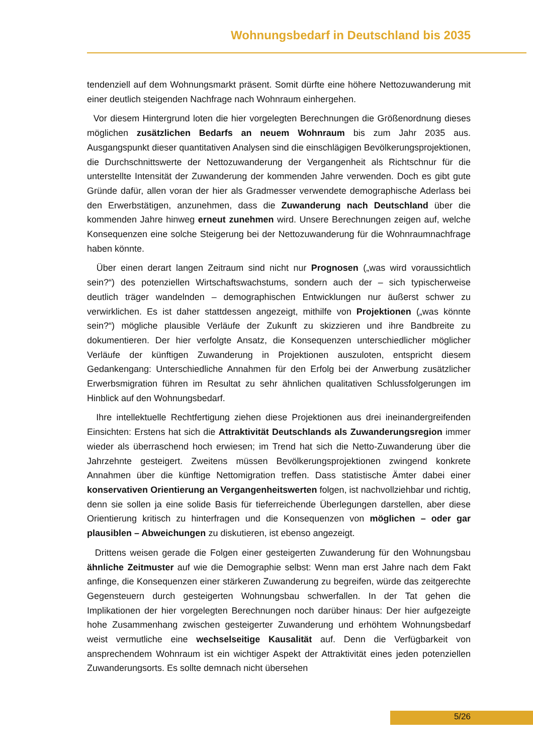Wohnungsbedarf in Deutschland bis 2035
tendenziell auf dem Wohnungsmarkt präsent. Somit dürfte eine höhere Nettozuwanderung mit einer deutlich steigenden Nachfrage nach Wohnraum einhergehen.
Vor diesem Hintergrund loten die hier vorgelegten Berechnungen die Größenordnung dieses möglichen zusätzlichen Bedarfs an neuem Wohnraum bis zum Jahr 2035 aus. Ausgangspunkt dieser quantitativen Analysen sind die einschlägigen Bevölkerungsprojektionen, die Durchschnittswerte der Nettozuwanderung der Vergangenheit als Richtschnur für die unterstellte Intensität der Zuwanderung der kommenden Jahre verwenden. Doch es gibt gute Gründe dafür, allen voran der hier als Gradmesser verwendete demographische Aderlass bei den Erwerbstätigen, anzunehmen, dass die Zuwanderung nach Deutschland über die kommenden Jahre hinweg erneut zunehmen wird. Unsere Berechnungen zeigen auf, welche Konsequenzen eine solche Steigerung bei der Nettozuwanderung für die Wohnraumnachfrage haben könnte.
Über einen derart langen Zeitraum sind nicht nur Prognosen („was wird voraussichtlich sein?“) des potenziellen Wirtschaftswachstums, sondern auch der – sich typischerweise deutlich träger wandelnden – demographischen Entwicklungen nur äußerst schwer zu verwirklichen. Es ist daher stattdessen angezeigt, mithilfe von Projektionen („was könnte sein?“) mögliche plausible Verläufe der Zukunft zu skizzieren und ihre Bandbreite zu dokumentieren. Der hier verfolgte Ansatz, die Konsequenzen unterschiedlicher möglicher Verläufe der künftigen Zuwanderung in Projektionen auszuloten, entspricht diesem Gedankengang: Unterschiedliche Annahmen für den Erfolg bei der Anwerbung zusätzlicher Erwerbsmigration führen im Resultat zu sehr ähnlichen qualitativen Schlussfolgerungen im Hinblick auf den Wohnungsbedarf.
Ihre intellektuelle Rechtfertigung ziehen diese Projektionen aus drei ineinandergreifenden Einsichten: Erstens hat sich die Attraktivität Deutschlands als Zuwanderungsregion immer wieder als überraschend hoch erwiesen; im Trend hat sich die Netto-Zuwanderung über die Jahrzehnte gesteigert. Zweitens müssen Bevölkerungsprojektionen zwingend konkrete Annahmen über die künftige Nettomigration treffen. Dass statistische Ämter dabei einer konservativen Orientierung an Vergangenheitswerten folgen, ist nachvollziehbar und richtig, denn sie sollen ja eine solide Basis für tieferreichende Überlegungen darstellen, aber diese Orientierung kritisch zu hinterfragen und die Konsequenzen von möglichen – oder gar plausiblen – Abweichungen zu diskutieren, ist ebenso angezeigt.
Drittens weisen gerade die Folgen einer gesteigerten Zuwanderung für den Wohnungsbau ähnliche Zeitmuster auf wie die Demographie selbst: Wenn man erst Jahre nach dem Fakt anfinge, die Konsequenzen einer stärkeren Zuwanderung zu begreifen, würde das zeitgerechte Gegensteuern durch gesteigerten Wohnungsbau schwerfallen. In der Tat gehen die Implikationen der hier vorgelegten Berechnungen noch darüber hinaus: Der hier aufgezeigte hohe Zusammenhang zwischen gesteigerter Zuwanderung und erhöhtem Wohnungsbedarf weist vermutliche eine wechselseitige Kausalität auf. Denn die Verfügbarkeit von ansprechendem Wohnraum ist ein wichtiger Aspekt der Attraktivität eines jeden potenziellen Zuwanderungsorts. Es sollte demnach nicht übersehen
5/26